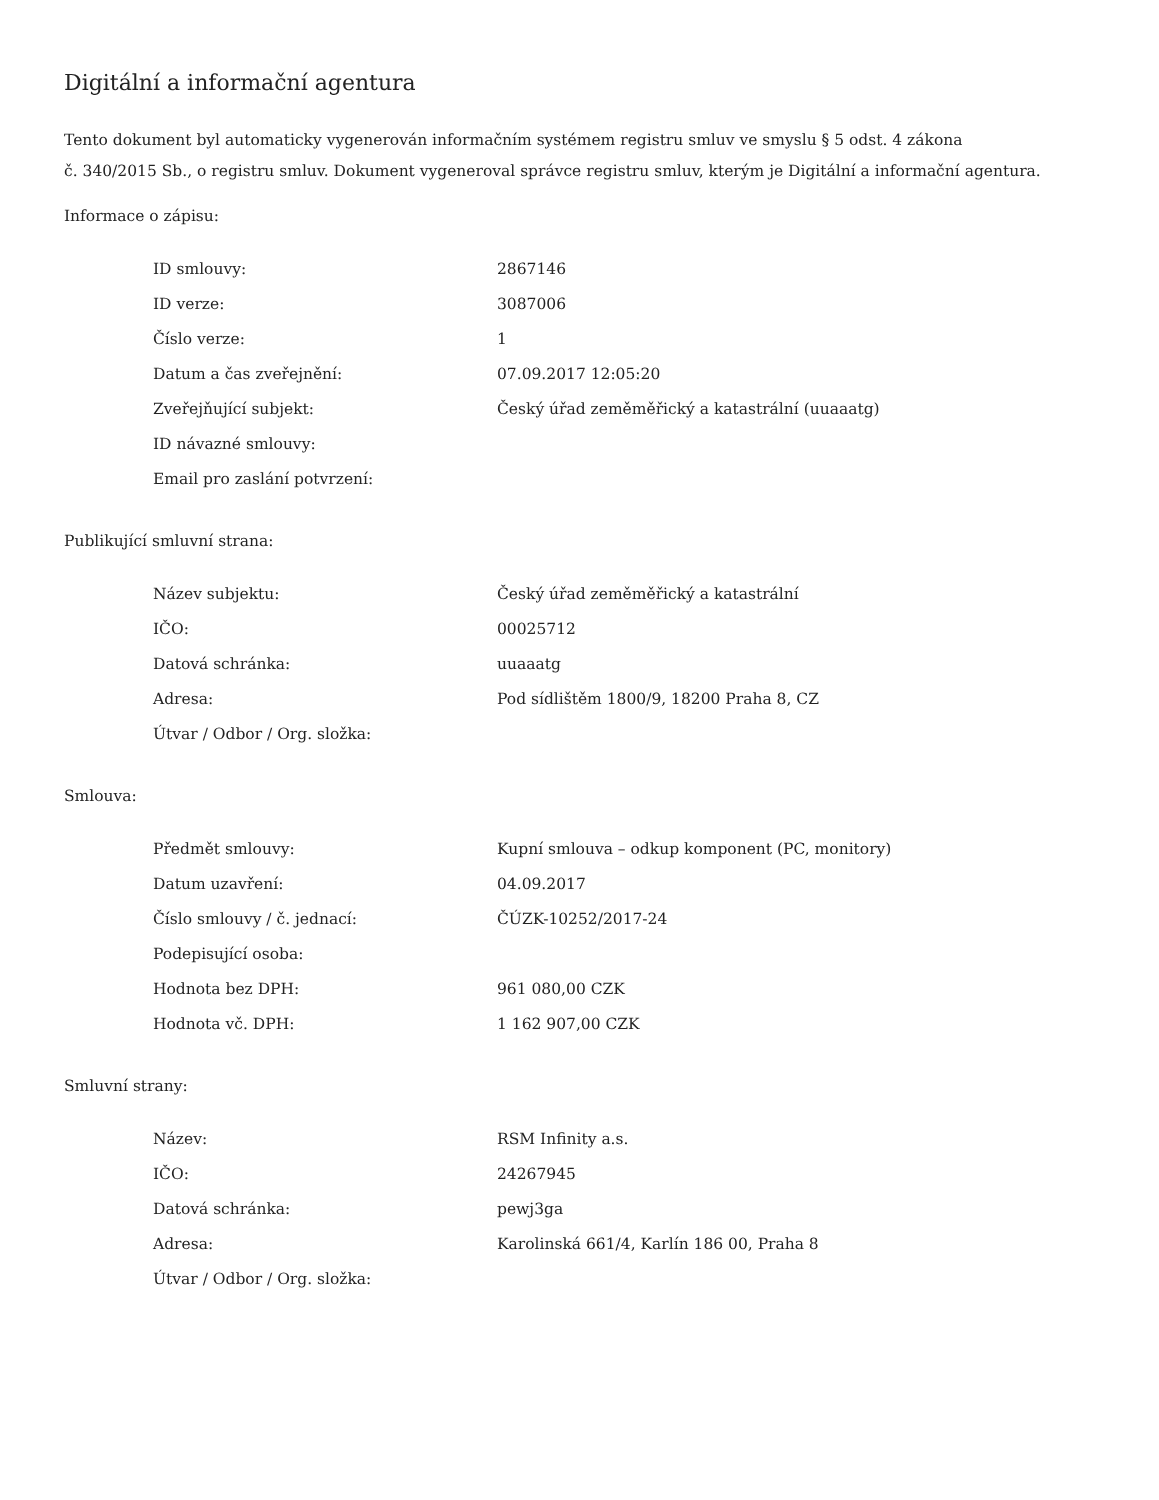Digitální a informační agentura
Tento dokument byl automaticky vygenerován informačním systémem registru smluv ve smyslu § 5 odst. 4 zákona
č. 340/2015 Sb., o registru smluv. Dokument vygeneroval správce registru smluv, kterým je Digitální a informační agentura.
Informace o zápisu:
| ID smlouvy: | 2867146 |
| ID verze: | 3087006 |
| Číslo verze: | 1 |
| Datum a čas zveřejnění: | 07.09.2017 12:05:20 |
| Zveřejňující subjekt: | Český úřad zeměměřický a katastrální (uuaaatg) |
| ID návazné smlouvy: | |
| Email pro zaslání potvrzení: | |
Publikující smluvní strana:
| Název subjektu: | Český úřad zeměměřický a katastrální |
| IČO: | 00025712 |
| Datová schránka: | uuaaatg |
| Adresa: | Pod sídlištěm 1800/9, 18200 Praha 8, CZ |
| Útvar / Odbor / Org. složka: | |
Smlouva:
| Předmět smlouvy: | Kupní smlouva – odkup komponent (PC, monitory) |
| Datum uzavření: | 04.09.2017 |
| Číslo smlouvy / č. jednací: | ČÚZK-10252/2017-24 |
| Podepisující osoba: | |
| Hodnota bez DPH: | 961 080,00 CZK |
| Hodnota vč. DPH: | 1 162 907,00 CZK |
Smluvní strany:
| Název: | RSM Infinity a.s. |
| IČO: | 24267945 |
| Datová schránka: | pewj3ga |
| Adresa: | Karolinská 661/4, Karlín 186 00, Praha 8 |
| Útvar / Odbor / Org. složka: | |